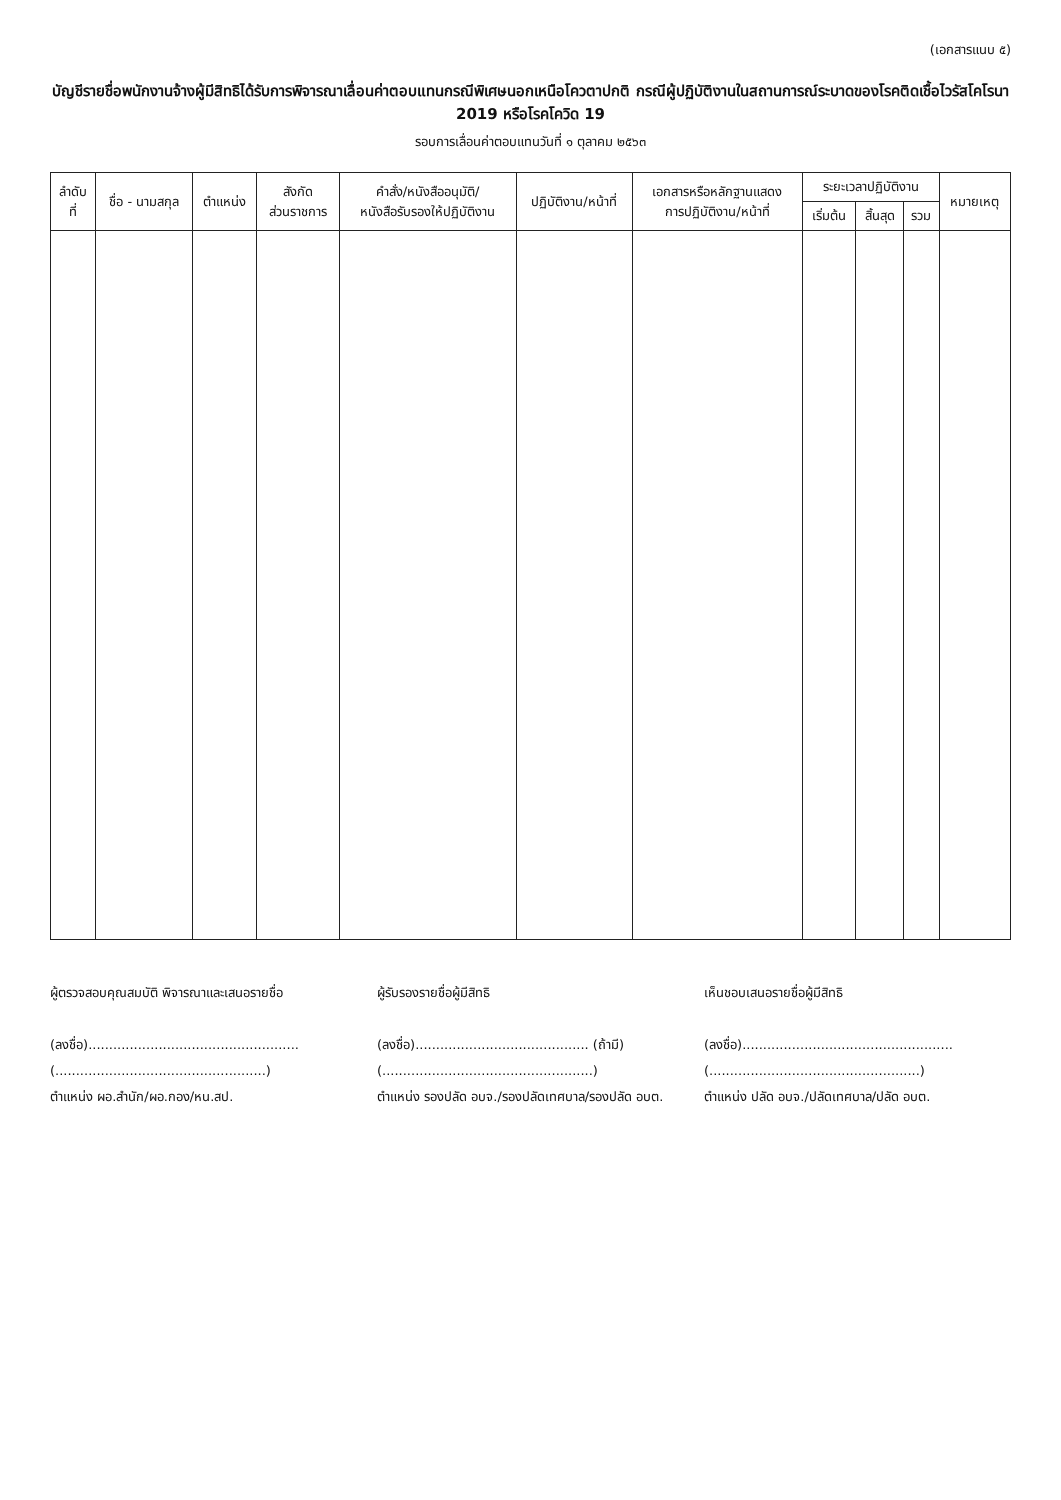(เอกสารแนบ ๕)
บัญชีรายชื่อพนักงานจ้างผู้มีสิทธิได้รับการพิจารณาเลื่อนค่าตอบแทนกรณีพิเศษนอกเหนือโควตาปกติ กรณีผู้ปฏิบัติงานในสถานการณ์ระบาดของโรคติดเชื้อไวรัสโคโรนา 2019 หรือโรคโควิด 19
รอบการเลื่อนค่าตอบแทนวันที่ ๑ ตุลาคม ๒๕๖๓
| ลำดับ ที่ | ชื่อ - นามสกุล | ตำแหน่ง | สังกัด ส่วนราชการ | คำสั่ง/หนังสืออนุมัติ/ หนังสือรับรองให้ปฏิบัติงาน | ปฏิบัติงาน/หน้าที่ | เอกสารหรือหลักฐานแสดง การปฏิบัติงาน/หน้าที่ | ระยะเวลาปฏิบัติงาน | | | หมายเหตุ |
| --- | --- | --- | --- | --- | --- | --- | --- | --- | --- | --- |
| | | | | | | | เริ่มต้น | สิ้นสุด | รวม | |
ผู้ตรวจสอบคุณสมบัติ พิจารณาและเสนอรายชื่อ
(ลงชื่อ)...................................................
(...................................................)
ตำแหน่ง ผอ.สำนัก/ผอ.กอง/หน.สป.
ผู้รับรองรายชื่อผู้มีสิทธิ
(ลงชื่อ).......................................... (ถ้ามี)
(...................................................)
ตำแหน่ง รองปลัด อบจ./รองปลัดเทศบาล/รองปลัด อบต.
เห็นชอบเสนอรายชื่อผู้มีสิทธิ
(ลงชื่อ)...................................................
(...................................................)
ตำแหน่ง ปลัด อบจ./ปลัดเทศบาล/ปลัด อบต.